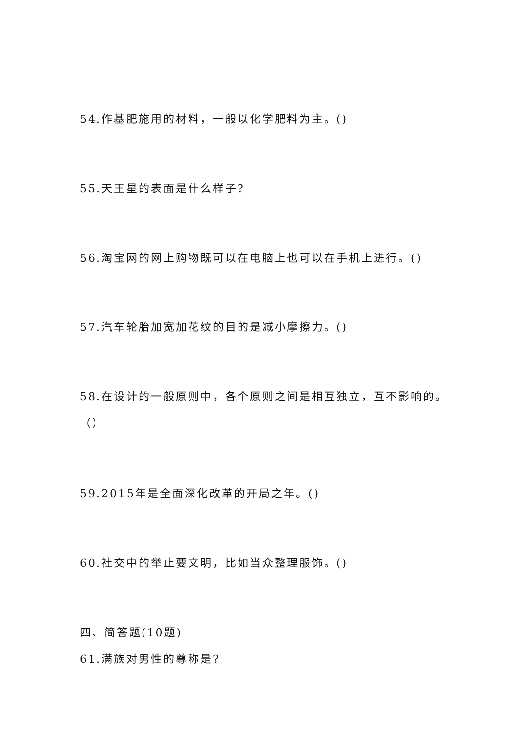54.作基肥施用的材料，一般以化学肥料为主。()
55.天王星的表面是什么样子?
56.淘宝网的网上购物既可以在电脑上也可以在手机上进行。()
57.汽车轮胎加宽加花纹的目的是减小摩擦力。()
58.在设计的一般原则中，各个原则之间是相互独立，互不影响的。
（）
59.2015年是全面深化改革的开局之年。()
60.社交中的举止要文明，比如当众整理服饰。()
四、简答题(10题)
61.满族对男性的尊称是?